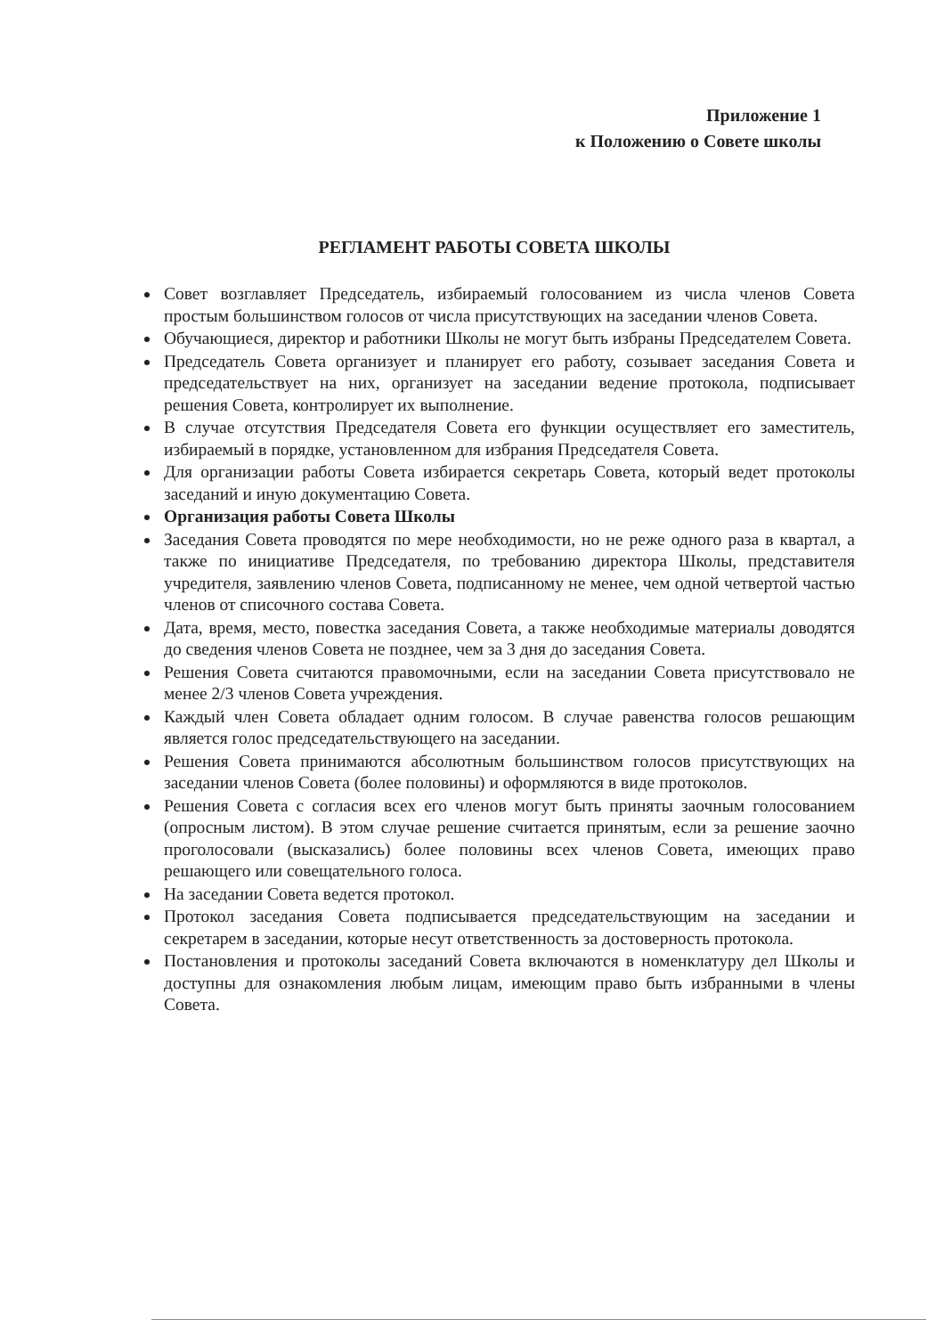Приложение 1
к Положению о Совете школы
РЕГЛАМЕНТ РАБОТЫ СОВЕТА ШКОЛЫ
Совет возглавляет Председатель, избираемый голосованием из числа членов Совета простым большинством голосов от числа присутствующих на заседании членов Совета.
Обучающиеся, директор и работники Школы не могут быть избраны Председателем Совета.
Председатель Совета организует и планирует его работу, созывает заседания Совета и председательствует на них, организует на заседании ведение протокола, подписывает решения Совета, контролирует их выполнение.
В случае отсутствия Председателя Совета его функции осуществляет его заместитель, избираемый в порядке, установленном для избрания Председателя Совета.
Для организации работы Совета избирается секретарь Совета, который ведет протоколы заседаний и иную документацию Совета.
Организация работы Совета Школы
Заседания Совета проводятся по мере необходимости, но не реже одного раза в квартал, а также по инициативе Председателя, по требованию директора Школы, представителя учредителя, заявлению членов Совета, подписанному не менее, чем одной четвертой частью членов от списочного состава Совета.
Дата, время, место, повестка заседания Совета, а также необходимые материалы доводятся до сведения членов Совета не позднее, чем за 3 дня до заседания Совета.
Решения Совета считаются правомочными, если на заседании Совета присутствовало не менее 2/3 членов Совета учреждения.
Каждый член Совета обладает одним голосом. В случае равенства голосов решающим является голос председательствующего на заседании.
Решения Совета принимаются абсолютным большинством голосов присутствующих на заседании членов Совета (более половины) и оформляются в виде протоколов.
Решения Совета с согласия всех его членов могут быть приняты заочным голосованием (опросным листом). В этом случае решение считается принятым, если за решение заочно проголосовали (высказались) более половины всех членов Совета, имеющих право решающего или совещательного голоса.
На заседании Совета ведется протокол.
Протокол заседания Совета подписывается председательствующим на заседании и секретарем в заседании, которые несут ответственность за достоверность протокола.
Постановления и протоколы заседаний Совета включаются в номенклатуру дел Школы и доступны для ознакомления любым лицам, имеющим право быть избранными в члены Совета.